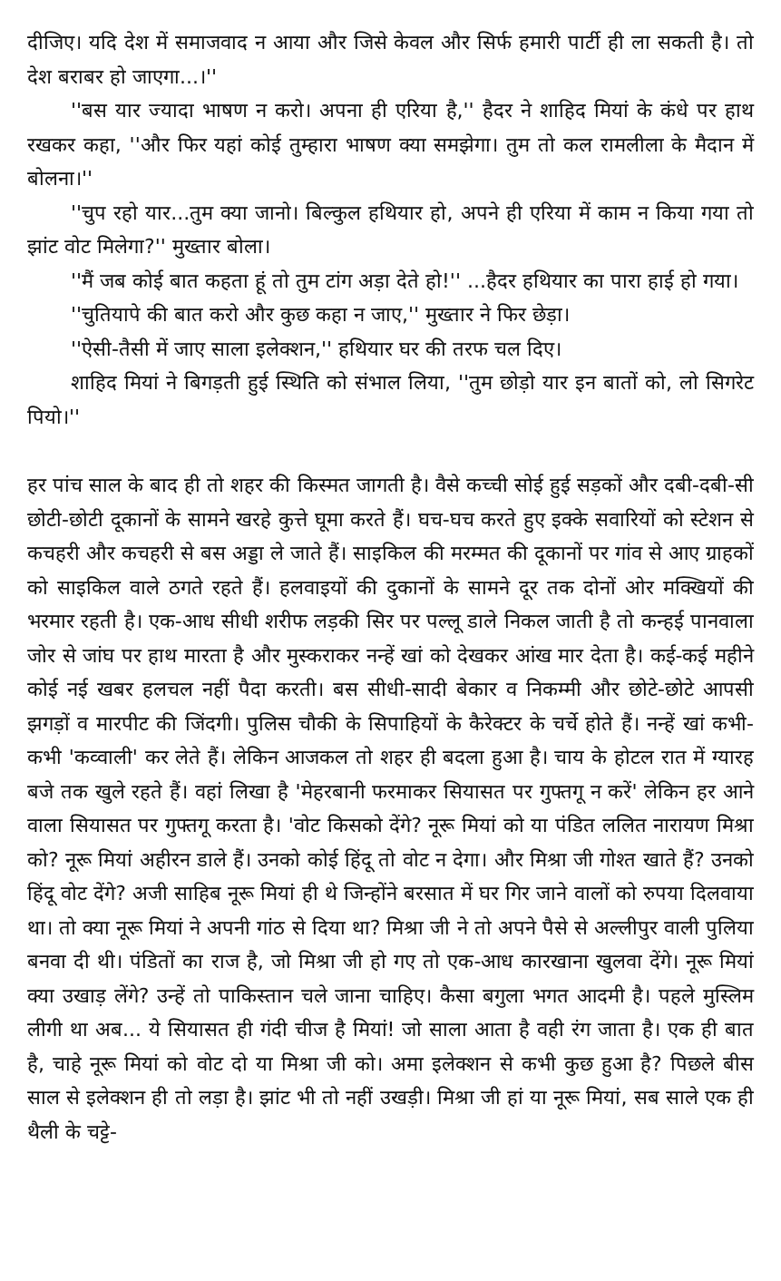दीजिए। यदि देश में समाजवाद न आया और जिसे केवल और सिर्फ हमारी पार्टी ही ला सकती है। तो देश बराबर हो जाएगा...।''
''बस यार ज्यादा भाषण न करो। अपना ही एरिया है,'' हैदर ने शाहिद मियां के कंधे पर हाथ रखकर कहा, ''और फिर यहां कोई तुम्हारा भाषण क्या समझेगा। तुम तो कल रामलीला के मैदान में बोलना।''
''चुप रहो यार...तुम क्या जानो। बिल्कुल हथियार हो, अपने ही एरिया में काम न किया गया तो झांट वोट मिलेगा?'' मुख्तार बोला।
''मैं जब कोई बात कहता हूं तो तुम टांग अड़ा देते हो!'' ...हैदर हथियार का पारा हाई हो गया।
''चुतियापे की बात करो और कुछ कहा न जाए,'' मुख्तार ने फिर छेड़ा।
''ऐसी-तैसी में जाए साला इलेक्शन,'' हथियार घर की तरफ चल दिए।
शाहिद मियां ने बिगड़ती हुई स्थिति को संभाल लिया, ''तुम छोड़ो यार इन बातों को, लो सिगरेट पियो।''
हर पांच साल के बाद ही तो शहर की किस्मत जागती है। वैसे कच्ची सोई हुई सड़कों और दबी-दबी-सी छोटी-छोटी दूकानों के सामने खरहे कुत्ते घूमा करते हैं। घच-घच करते हुए इक्के सवारियों को स्टेशन से कचहरी और कचहरी से बस अड्डा ले जाते हैं। साइकिल की मरम्मत की दूकानों पर गांव से आए ग्राहकों को साइकिल वाले ठगते रहते हैं। हलवाइयों की दुकानों के सामने दूर तक दोनों ओर मक्खियों की भरमार रहती है। एक-आध सीधी शरीफ लड़की सिर पर पल्लू डाले निकल जाती है तो कन्हई पानवाला जोर से जांघ पर हाथ मारता है और मुस्कराकर नन्हें खां को देखकर आंख मार देता है। कई-कई महीने कोई नई खबर हलचल नहीं पैदा करती। बस सीधी-सादी बेकार व निकम्मी और छोटे-छोटे आपसी झगड़ों व मारपीट की जिंदगी। पुलिस चौकी के सिपाहियों के कैरेक्टर के चर्चे होते हैं। नन्हें खां कभी-कभी 'कव्वाली' कर लेते हैं। लेकिन आजकल तो शहर ही बदला हुआ है। चाय के होटल रात में ग्यारह बजे तक खुले रहते हैं। वहां लिखा है 'मेहरबानी फरमाकर सियासत पर गुफ्तगू न करें' लेकिन हर आने वाला सियासत पर गुफ्तगू करता है। 'वोट किसको देंगे? नूरू मियां को या पंडित ललित नारायण मिश्रा को? नूरू मियां अहीरन डाले हैं। उनको कोई हिंदू तो वोट न देगा। और मिश्रा जी गोश्त खाते हैं? उनको हिंदू वोट देंगे? अजी साहिब नूरू मियां ही थे जिन्होंने बरसात में घर गिर जाने वालों को रुपया दिलवाया था। तो क्या नूरू मियां ने अपनी गांठ से दिया था? मिश्रा जी ने तो अपने पैसे से अल्लीपुर वाली पुलिया बनवा दी थी। पंडितों का राज है, जो मिश्रा जी हो गए तो एक-आध कारखाना खुलवा देंगे। नूरू मियां क्या उखाड़ लेंगे? उन्हें तो पाकिस्तान चले जाना चाहिए। कैसा बगुला भगत आदमी है। पहले मुस्लिम लीगी था अब... ये सियासत ही गंदी चीज है मियां! जो साला आता है वही रंग जाता है। एक ही बात है, चाहे नूरू मियां को वोट दो या मिश्रा जी को। अमा इलेक्शन से कभी कुछ हुआ है? पिछले बीस साल से इलेक्शन ही तो लड़ा है। झांट भी तो नहीं उखड़ी। मिश्रा जी हां या नूरू मियां, सब साले एक ही थैली के चट्टे-